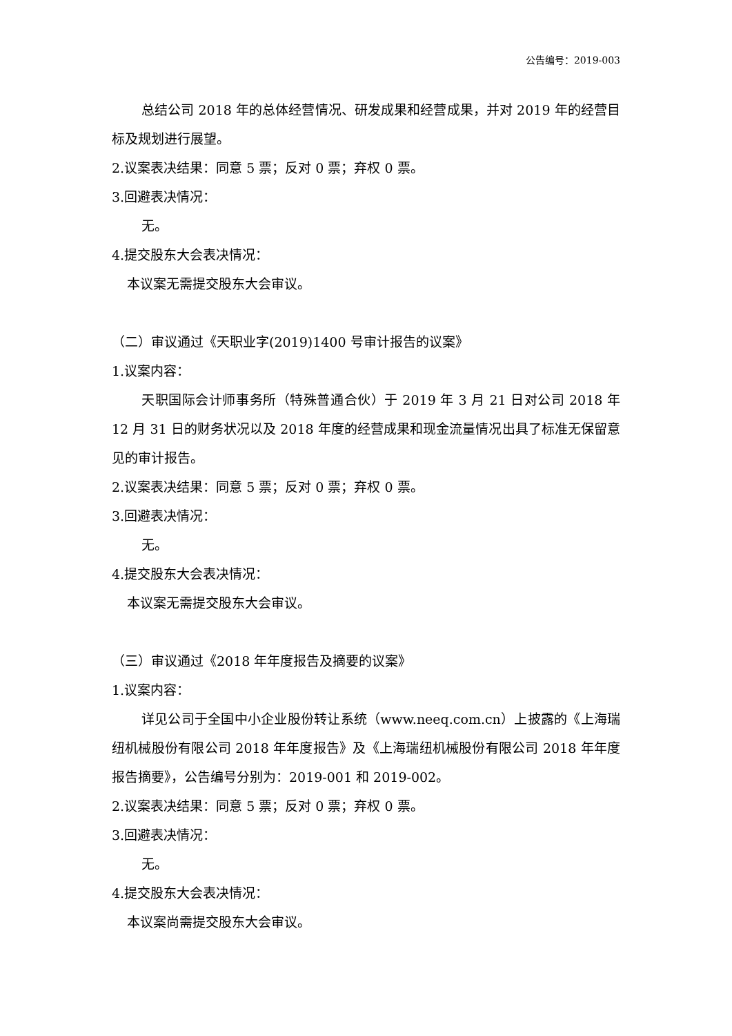公告编号：2019-003
总结公司 2018 年的总体经营情况、研发成果和经营成果，并对 2019 年的经营目标及规划进行展望。
2.议案表决结果：同意 5 票；反对 0 票；弃权 0 票。
3.回避表决情况：
无。
4.提交股东大会表决情况：
本议案无需提交股东大会审议。
（二）审议通过《天职业字(2019)1400 号审计报告的议案》
1.议案内容：
天职国际会计师事务所（特殊普通合伙）于 2019 年 3 月 21 日对公司 2018 年 12 月 31 日的财务状况以及 2018 年度的经营成果和现金流量情况出具了标准无保留意见的审计报告。
2.议案表决结果：同意 5 票；反对 0 票；弃权 0 票。
3.回避表决情况：
无。
4.提交股东大会表决情况：
本议案无需提交股东大会审议。
（三）审议通过《2018 年年度报告及摘要的议案》
1.议案内容：
详见公司于全国中小企业股份转让系统（www.neeq.com.cn）上披露的《上海瑞纽机械股份有限公司 2018 年年度报告》及《上海瑞纽机械股份有限公司 2018 年年度报告摘要》，公告编号分别为：2019-001 和 2019-002。
2.议案表决结果：同意 5 票；反对 0 票；弃权 0 票。
3.回避表决情况：
无。
4.提交股东大会表决情况：
本议案尚需提交股东大会审议。